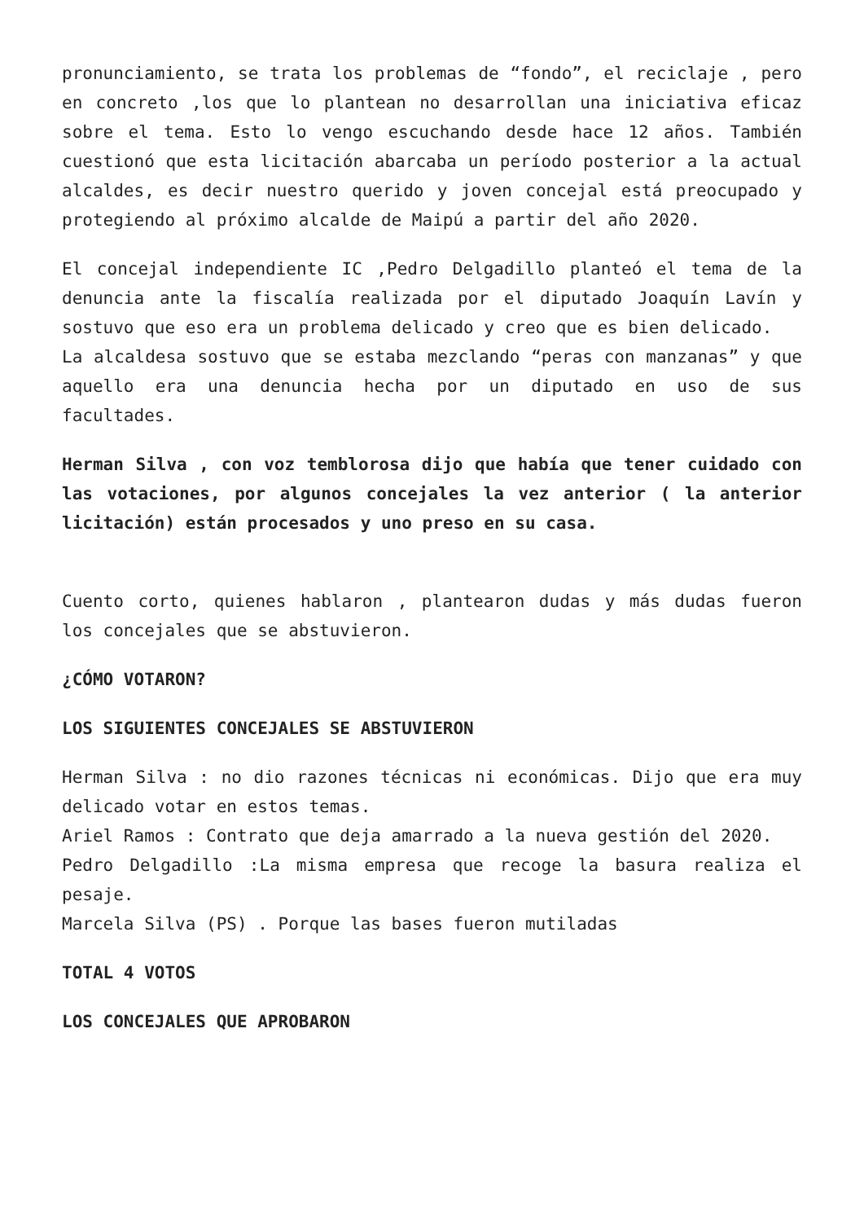pronunciamiento, se trata los problemas de “fondo”, el reciclaje , pero en concreto ,los que lo plantean no desarrollan una iniciativa eficaz sobre el tema. Esto lo vengo escuchando desde hace 12 años. También cuestionó que esta licitación abarcaba un período posterior a la actual alcaldes, es decir nuestro querido y joven concejal está preocupado y protegiendo al próximo alcalde de Maipú a partir del año 2020.
El concejal independiente IC ,Pedro Delgadillo planteó el tema de la denuncia ante la fiscalía realizada por el diputado Joaquín Lavín y sostuvo que eso era un problema delicado y creo que es bien delicado.
La alcaldesa sostuvo que se estaba mezclando “peras con manzanas” y que aquello era una denuncia hecha por un diputado en uso de sus facultades.
Herman Silva , con voz temblorosa dijo que había que tener cuidado con las votaciones, por algunos concejales la vez anterior ( la anterior licitación) están procesados y uno preso en su casa.
Cuento corto, quienes hablaron , plantearon dudas y más dudas fueron los concejales que se abstuvieron.
¿CÓMO VOTARON?
LOS SIGUIENTES CONCEJALES SE ABSTUVIERON
Herman Silva : no dio razones técnicas ni económicas. Dijo que era muy delicado votar en estos temas.
Ariel Ramos : Contrato que deja amarrado a la nueva gestión del 2020.
Pedro Delgadillo :La misma empresa que recoge la basura realiza el pesaje.
Marcela Silva (PS) . Porque las bases fueron mutiladas
TOTAL 4 VOTOS
LOS CONCEJALES QUE APROBARON